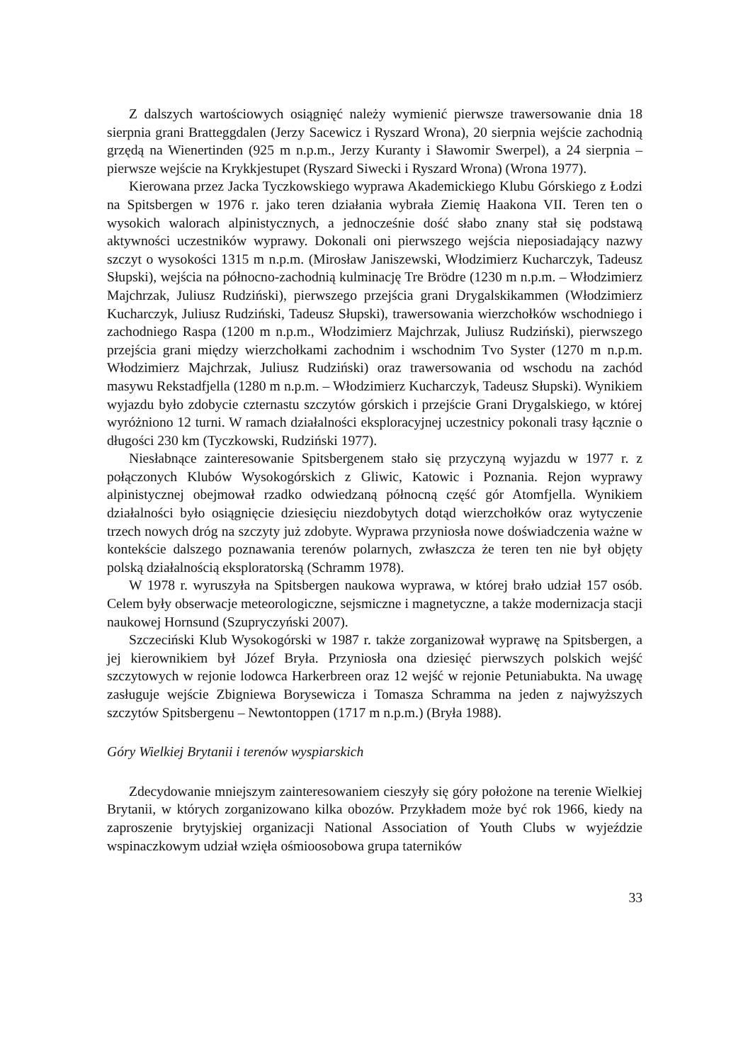Z dalszych wartościowych osiągnięć należy wymienić pierwsze trawersowanie dnia 18 sierpnia grani Bratteggdalen (Jerzy Sacewicz i Ryszard Wrona), 20 sierpnia wejście zachodnią grzędą na Wienertinden (925 m n.p.m., Jerzy Kuranty i Sławomir Swerpel), a 24 sierpnia – pierwsze wejście na Krykkjestupet (Ryszard Siwecki i Ryszard Wrona) (Wrona 1977).
Kierowana przez Jacka Tyczkowskiego wyprawa Akademickiego Klubu Górskiego z Łodzi na Spitsbergen w 1976 r. jako teren działania wybrała Ziemię Haakona VII. Teren ten o wysokich walorach alpinistycznych, a jednocześnie dość słabo znany stał się podstawą aktywności uczestników wyprawy. Dokonali oni pierwszego wejścia nieposiadający nazwy szczyt o wysokości 1315 m n.p.m. (Mirosław Janiszewski, Włodzimierz Kucharczyk, Tadeusz Słupski), wejścia na północno-zachodnią kulminację Tre Brödre (1230 m n.p.m. – Włodzimierz Majchrzak, Juliusz Rudziński), pierwszego przejścia grani Drygalskikammen (Włodzimierz Kucharczyk, Juliusz Rudziński, Tadeusz Słupski), trawersowania wierzchołków wschodniego i zachodniego Raspa (1200 m n.p.m., Włodzimierz Majchrzak, Juliusz Rudziński), pierwszego przejścia grani między wierzchołkami zachodnim i wschodnim Tvo Syster (1270 m n.p.m. Włodzimierz Majchrzak, Juliusz Rudziński) oraz trawersowania od wschodu na zachód masywu Rekstadfjella (1280 m n.p.m. – Włodzimierz Kucharczyk, Tadeusz Słupski). Wynikiem wyjazdu było zdobycie czternastu szczytów górskich i przejście Grani Drygalskiego, w której wyróżniono 12 turni. W ramach działalności eksploracyjnej uczestnicy pokonali trasy łącznie o długości 230 km (Tyczkowski, Rudziński 1977).
Niesłabnące zainteresowanie Spitsbergenem stało się przyczyną wyjazdu w 1977 r. z połączonych Klubów Wysokogórskich z Gliwic, Katowic i Poznania. Rejon wyprawy alpinistycznej obejmował rzadko odwiedzaną północną część gór Atomfjella. Wynikiem działalności było osiągnięcie dziesięciu niezdobytych dotąd wierzchołków oraz wytyczenie trzech nowych dróg na szczyty już zdobyte. Wyprawa przyniosła nowe doświadczenia ważne w kontekście dalszego poznawania terenów polarnych, zwłaszcza że teren ten nie był objęty polską działalnością eksploratorską (Schramm 1978).
W 1978 r. wyruszyła na Spitsbergen naukowa wyprawa, w której brało udział 157 osób. Celem były obserwacje meteorologiczne, sejsmiczne i magnetyczne, a także modernizacja stacji naukowej Hornsund (Szupryczyński 2007).
Szczeciński Klub Wysokogórski w 1987 r. także zorganizował wyprawę na Spitsbergen, a jej kierownikiem był Józef Bryła. Przyniosła ona dziesięć pierwszych polskich wejść szczytowych w rejonie lodowca Harkerbreen oraz 12 wejść w rejonie Petuniabukta. Na uwagę zasługuje wejście Zbigniewa Borysewicza i Tomasza Schramma na jeden z najwyższych szczytów Spitsbergenu – Newtontoppen (1717 m n.p.m.) (Bryła 1988).
Góry Wielkiej Brytanii i terenów wyspiarskich
Zdecydowanie mniejszym zainteresowaniem cieszyły się góry położone na terenie Wielkiej Brytanii, w których zorganizowano kilka obozów. Przykładem może być rok 1966, kiedy na zaproszenie brytyjskiej organizacji National Association of Youth Clubs w wyjeździe wspinaczkowym udział wzięła ośmioosobowa grupa taterników
33